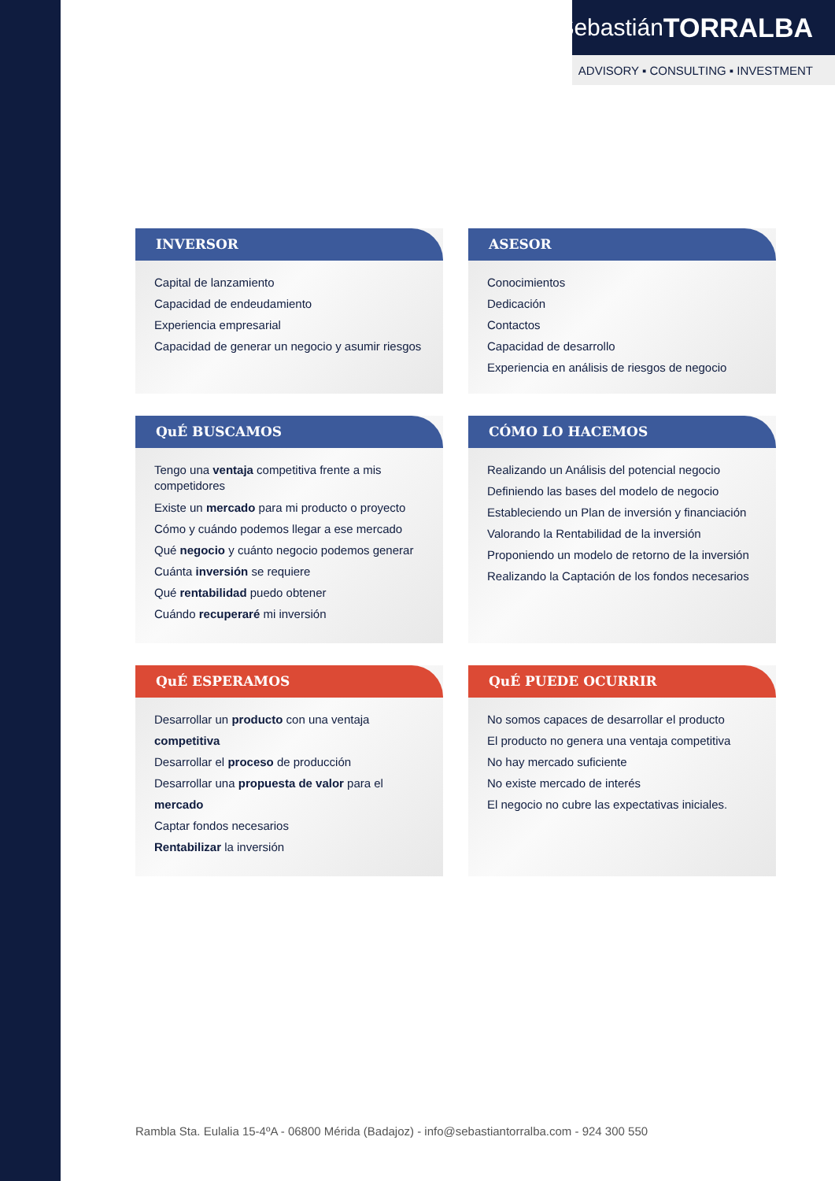Sebastián TORRALBA
ADVISORY ▪ CONSULTING ▪ INVESTMENT
INVERSOR
Capital de lanzamiento
Capacidad de endeudamiento
Experiencia empresarial
Capacidad de generar un negocio y asumir riesgos
ASESOR
Conocimientos
Dedicación
Contactos
Capacidad de desarrollo
Experiencia en análisis de riesgos de negocio
QuÉ BUSCAMOS
Tengo una ventaja competitiva frente a mis competidores
Existe un mercado para mi producto o proyecto
Cómo y cuándo podemos llegar a ese mercado
Qué negocio y cuánto negocio podemos generar
Cuánta inversión se requiere
Qué rentabilidad puedo obtener
Cuándo recuperaré mi inversión
CÓMO LO HACEMOS
Realizando un Análisis del potencial negocio
Definiendo las bases del modelo de negocio
Estableciendo un Plan de inversión y financiación
Valorando la Rentabilidad de la inversión
Proponiendo un modelo de retorno de la inversión
Realizando la Captación de los fondos necesarios
QuÉ ESPERAMOS
Desarrollar un producto con una ventaja competitiva
Desarrollar el proceso de producción
Desarrollar una propuesta de valor para el mercado
Captar fondos necesarios
Rentabilizar la inversión
QuÉ PUEDE OCURRIR
No somos capaces de desarrollar el producto
El producto no genera una ventaja competitiva
No hay mercado suficiente
No existe mercado de interés
El negocio no cubre las expectativas iniciales.
Rambla Sta. Eulalia 15-4ºA - 06800 Mérida (Badajoz) - info@sebastiantorralba.com - 924 300 550